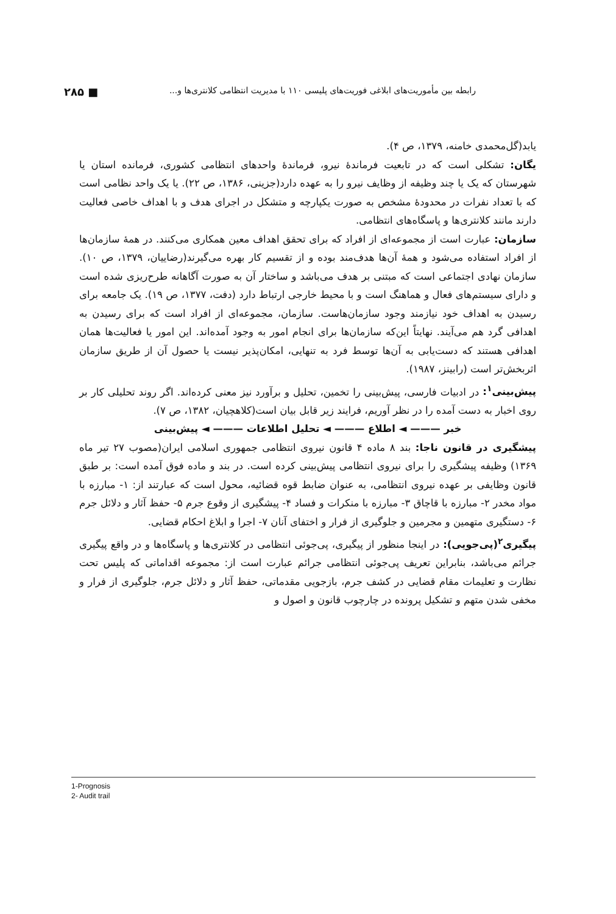رابطه بین مأموریت‌های ابلاغی فوریت‌های پلیسی ۱۱۰ با مدیریت انتظامی کلانتری‌ها و... ■ ۲۸۵
یابد(گل‌محمدی خامنه، ۱۳۷۹، ص ۴).
یگان: تشکلی است که در تابعیت فرماندهٔ نیرو، فرماندهٔ واحدهای انتظامی کشوری، فرمانده استان یا شهرستان که یک یا چند وظیفه از وظایف نیرو را به عهده دارد(جزینی، ۱۳۸۶، ص ۲۲). یا یک واحد نظامی است که با تعداد نفرات در محدودهٔ مشخص به صورت یکپارچه و متشکل در اجرای هدف و با اهداف خاصی فعالیت دارند مانند کلانتری‌ها و پاسگاه‌های انتظامی.
سازمان: عبارت است از مجموعه‌ای از افراد که برای تحقق اهداف معین همکاری می‌کنند. در همهٔ سازمان‌ها از افراد استفاده می‌شود و همهٔ آن‌ها هدف‌مند بوده و از تقسیم کار بهره می‌گیرند(رضاییان، ۱۳۷۹، ص ۱۰). سازمان نهادی اجتماعی است که مبتنی بر هدف می‌باشد و ساختار آن به صورت آگاهانه طرح‌ریزی شده است و دارای سیستم‌های فعال و هماهنگ است و با محیط خارجی ارتباط دارد (دفت، ۱۳۷۷، ص ۱۹). یک جامعه برای رسیدن به اهداف خود نیازمند وجود سازمان‌هاست. سازمان، مجموعه‌ای از افراد است که برای رسیدن به اهدافی گرد هم می‌آیند. نهایتاً این‌که سازمان‌ها برای انجام امور به وجود آمده‌اند. این امور یا فعالیت‌ها همان اهدافی هستند که دست‌یابی به آن‌ها توسط فرد به تنهایی، امکان‌پذیر نیست یا حصول آن از طریق سازمان اثربخش‌تر است (رابینز، ۱۹۸۷).
پیش‌بینی<sup>۱</sup>: در ادبیات فارسی، پیش‌بینی را تخمین، تحلیل و برآورد نیز معنی کرده‌اند. اگر روند تحلیلی کار بر روی اخبار به دست آمده را در نظر آوریم، فرایند زیر قابل بیان است(کلاهچیان، ۱۳۸۲، ص ۷).
خبر ——— ◄ اطلاع ——— ◄ تحلیل اطلاعات ——— ◄ پیش‌بینی
پیشگیری در قانون ناجا: بند ۸ ماده ۴ قانون نیروی انتظامی جمهوری اسلامی ایران(مصوب ۲۷ تیر ماه ۱۳۶۹) وظیفه پیشگیری را برای نیروی انتظامی پیش‌بینی کرده است. در بند و ماده فوق آمده است: بر طبق قانون وظایفی بر عهده نیروی انتظامی، به عنوان ضابط قوه قضائیه، محول است که عبارتند از: ۱- مبارزه با مواد مخدر ۲- مبارزه با قاچاق ۳- مبارزه با منکرات و فساد ۴- پیشگیری از وقوع جرم ۵- حفظ آثار و دلائل جرم ۶- دستگیری متهمین و مجرمین و جلوگیری از فرار و اختفای آنان ۷- اجرا و ابلاغ احکام قضایی.
پیگیری<sup>۲</sup>(پی‌جویی): در اینجا منظور از پیگیری، پی‌جوئی انتظامی در کلانتری‌ها و پاسگاه‌ها و در واقع پیگیری جرائم می‌باشد، بنابراین تعریف پی‌جوئی انتظامی جرائم عبارت است از: مجموعه اقداماتی که پلیس تحت نظارت و تعلیمات مقام قضایی در کشف جرم، بازجویی مقدماتی، حفظ آثار و دلائل جرم، جلوگیری از فرار و مخفی شدن متهم و تشکیل پرونده در چارچوب قانون و اصول و
1-Prognosis
2- Audit trail